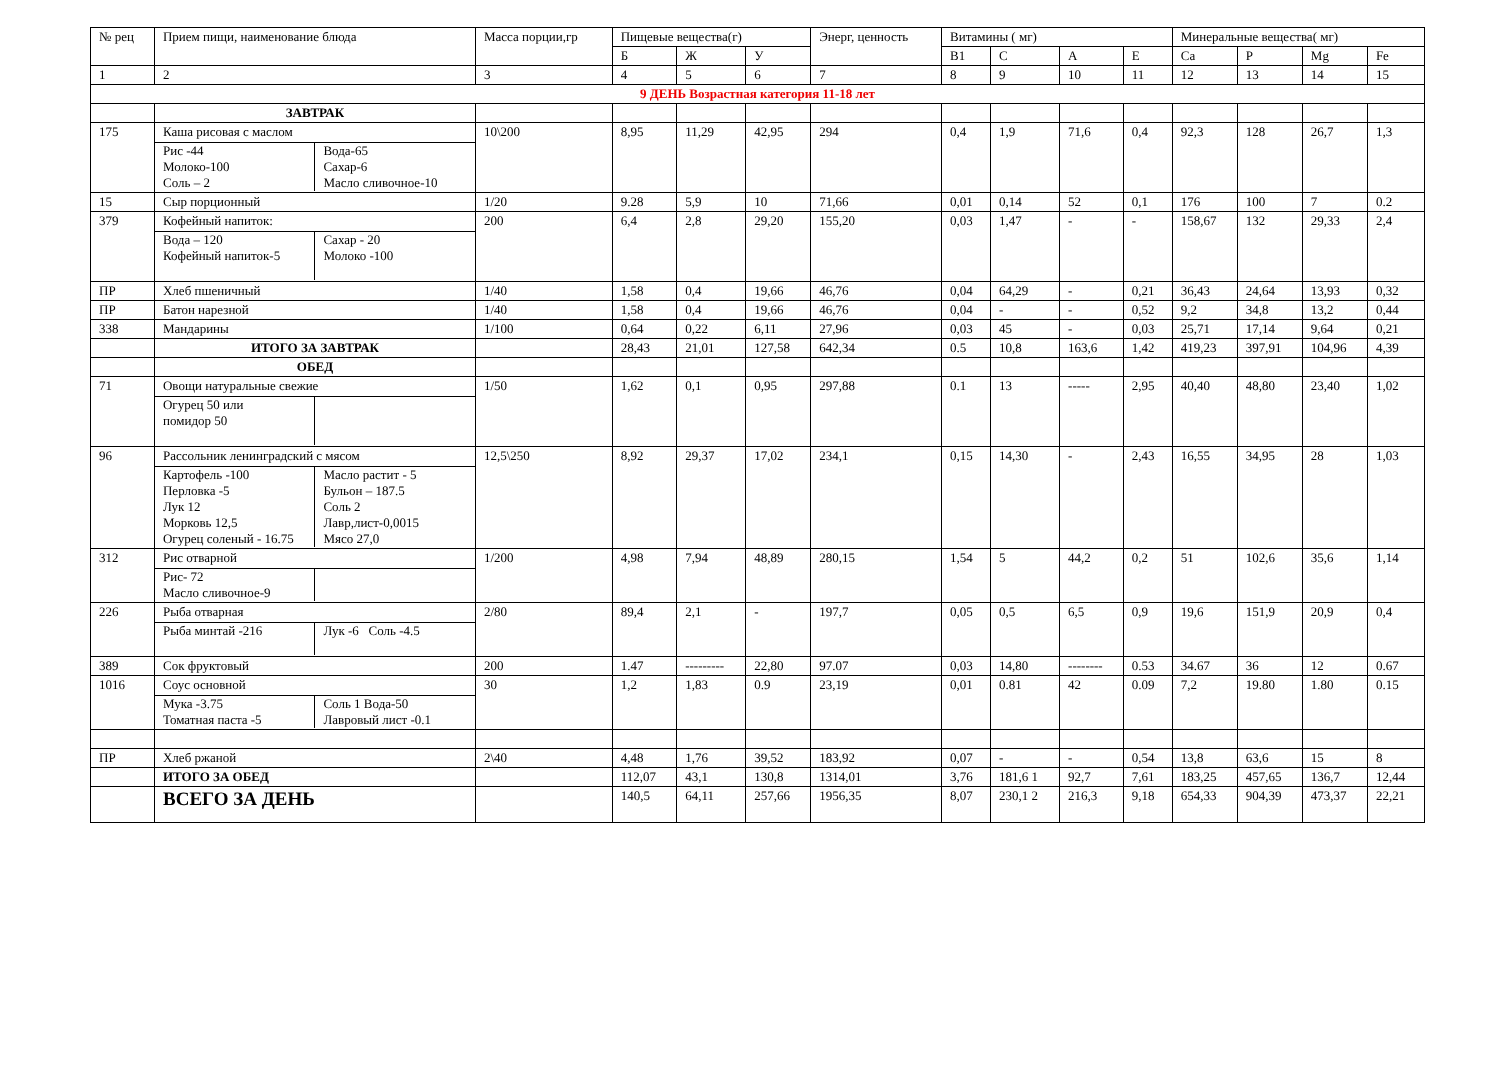| № рец | Прием пищи, наименование блюда | Масса порции,гр | Пищевые вещества(г) | | | Энерг, ценность | Витамины ( мг) | | | | Минеральные вещества( мг) | | | |
| --- | --- | --- | --- | --- | --- | --- | --- | --- | --- | --- | --- | --- | --- | --- |
| | | | Б | Ж | У | | B1 | C | A | E | Ca | P | Mg | Fe |
| 1 | 2 | 3 | 4 | 5 | 6 | 7 | 8 | 9 | 10 | 11 | 12 | 13 | 14 | 15 |
| 9 ДЕНЬ Возрастная категория 11-18 лет | | | | | | | | | | | | | | |
| | ЗАВТРАК | | | | | | | | | | | | | |
| 175 | Каша рисовая с маслом Рис -44 Молоко-100 Соль – 2 Вода-65 Сахар-6 Масло сливочное-10 | 10\200 | 8,95 | 11,29 | 42,95 | 294 | 0,4 | 1,9 | 71,6 | 0,4 | 92,3 | 128 | 26,7 | 1,3 |
| 15 | Сыр порционный | 1/20 | 9.28 | 5,9 | 10 | 71,66 | 0,01 | 0,14 | 52 | 0,1 | 176 | 100 | 7 | 0.2 |
| 379 | Кофейный напиток: Вода – 120 Кофейный напиток-5 Сахар - 20 Молоко -100 | 200 | 6,4 | 2,8 | 29,20 | 155,20 | 0,03 | 1,47 | - | - | 158,67 | 132 | 29,33 | 2,4 |
| ПР | Хлеб пшеничный | 1/40 | 1,58 | 0,4 | 19,66 | 46,76 | 0,04 | 64,29 | - | 0,21 | 36,43 | 24,64 | 13,93 | 0,32 |
| ПР | Батон нарезной | 1/40 | 1,58 | 0,4 | 19,66 | 46,76 | 0,04 | - | - | 0,52 | 9,2 | 34,8 | 13,2 | 0,44 |
| 338 | Мандарины | 1/100 | 0,64 | 0,22 | 6,11 | 27,96 | 0,03 | 45 | - | 0,03 | 25,71 | 17,14 | 9,64 | 0,21 |
| | ИТОГО ЗА ЗАВТРАК | | 28,43 | 21,01 | 127,58 | 642,34 | 0.5 | 10,8 | 163,6 | 1,42 | 419,23 | 397,91 | 104,96 | 4,39 |
| | ОБЕД | | | | | | | | | | | | | |
| 71 | Овощи натуральные свежие Огурец 50 или помидор 50 | 1/50 | 1,62 | 0,1 | 0,95 | 297,88 | 0.1 | 13 | ----- | 2,95 | 40,40 | 48,80 | 23,40 | 1,02 |
| 96 | Рассольник ленинградский с мясом Картофель -100 Перловка -5 Лук 12 Морковь 12,5 Огурец соленый - 16.75 Масло растит - 5 Бульон – 187.5 Соль 2 Лавр,лист-0,0015 Мясо 27,0 | 12,5\250 | 8,92 | 29,37 | 17,02 | 234,1 | 0,15 | 14,30 | - | 2,43 | 16,55 | 34,95 | 28 | 1,03 |
| 312 | Рис отварной Рис- 72 Масло сливочное-9 | 1/200 | 4,98 | 7,94 | 48,89 | 280,15 | 1,54 | 5 | 44,2 | 0,2 | 51 | 102,6 | 35,6 | 1,14 |
| 226 | Рыба отварная Рыба минтай -216 Лук -6 Соль -4.5 | 2/80 | 89,4 | 2,1 | - | 197,7 | 0,05 | 0,5 | 6,5 | 0,9 | 19,6 | 151,9 | 20,9 | 0,4 |
| 389 | Сок фруктовый | 200 | 1.47 | --------- | 22,80 | 97.07 | 0,03 | 14,80 | -------- | 0.53 | 34.67 | 36 | 12 | 0.67 |
| 1016 | Соус основной Мука -3.75 Томатная паста -5 Соль 1 Вода-50 Лавровый лист -0.1 | 30 | 1,2 | 1,83 | 0.9 | 23,19 | 0,01 | 0.81 | 42 | 0.09 | 7,2 | 19.80 | 1.80 | 0.15 |
| ПР | Хлеб ржаной | 2\40 | 4,48 | 1,76 | 39,52 | 183,92 | 0,07 | - | - | 0,54 | 13,8 | 63,6 | 15 | 8 |
| | ИТОГО ЗА ОБЕД | | 112,07 | 43,1 | 130,8 | 1314,01 | 3,76 | 181,6 1 | 92,7 | 7,61 | 183,25 | 457,65 | 136,7 | 12,44 |
| | ВСЕГО ЗА ДЕНЬ | | 140,5 | 64,11 | 257,66 | 1956,35 | 8,07 | 230,1 2 | 216,3 | 9,18 | 654,33 | 904,39 | 473,37 | 22,21 |